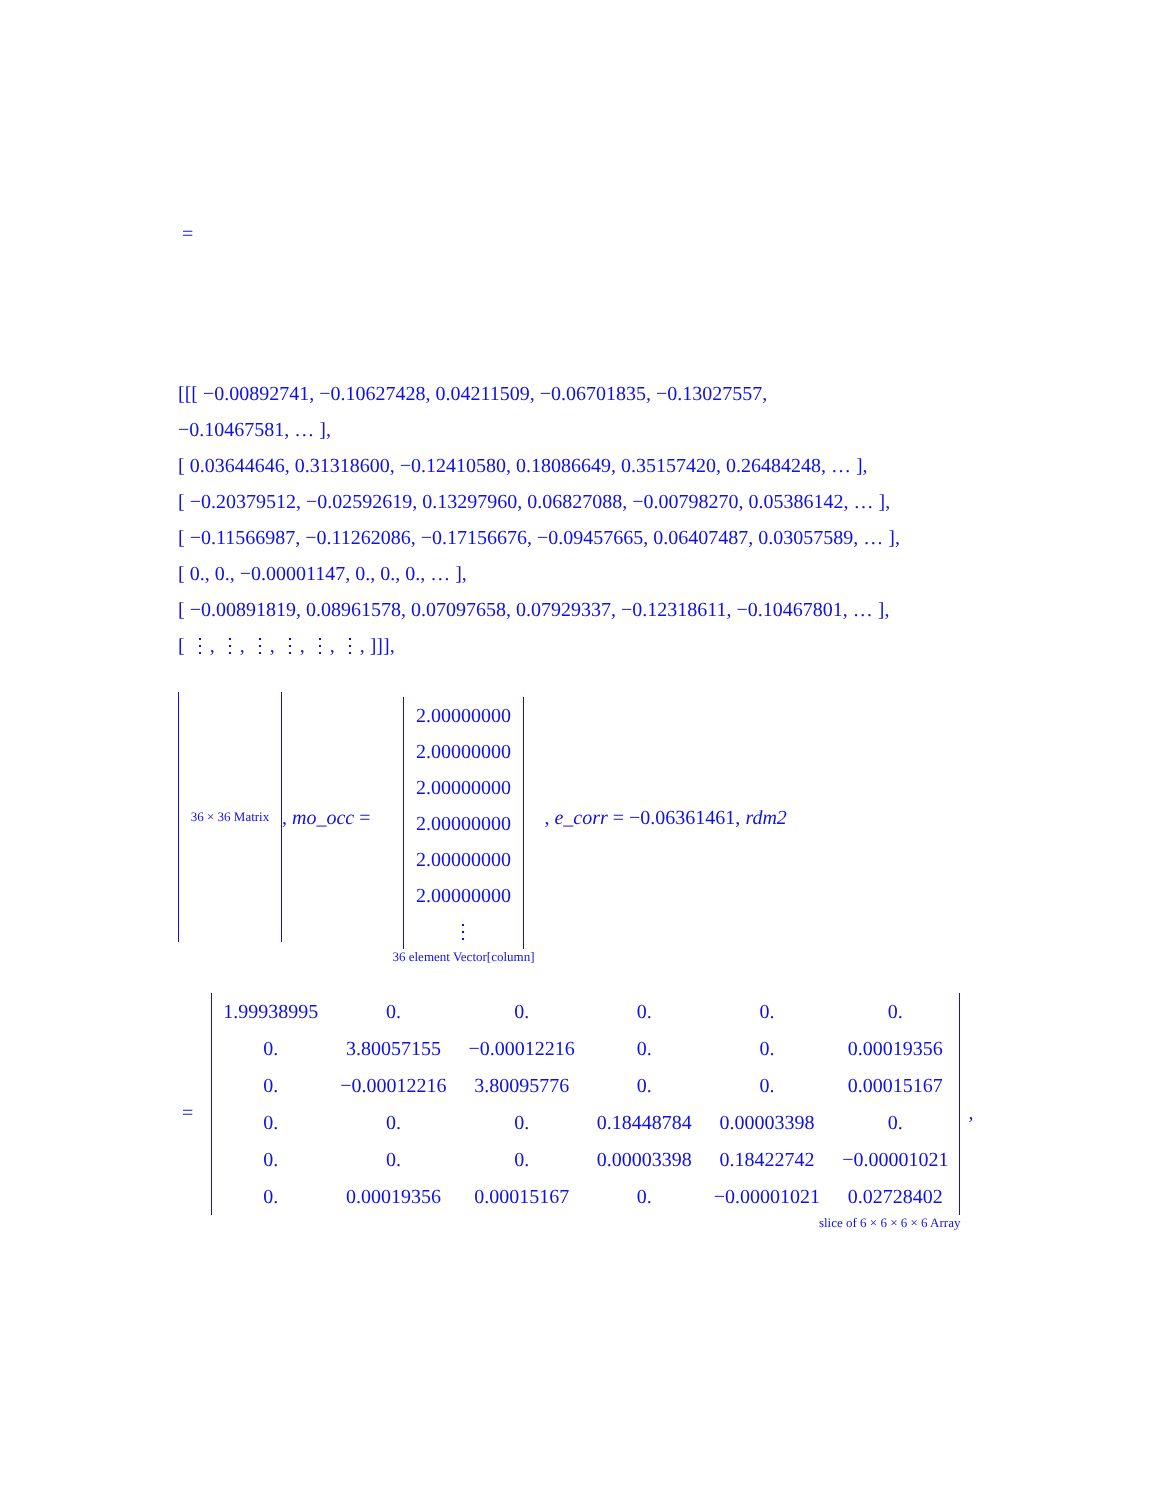=
[[[ −0.00892741, −0.10627428, 0.04211509, −0.06701835, −0.13027557,
−0.10467581, … ],
[ 0.03644646, 0.31318600, −0.12410580, 0.18086649, 0.35157420, 0.26484248, … ],
[ −0.20379512, −0.02592619, 0.13297960, 0.06827088, −0.00798270, 0.05386142, … ],
[ −0.11566987, −0.11262086, −0.17156676, −0.09457665, 0.06407487, 0.03057589, … ],
[ 0., 0., −0.00001147, 0., 0., 0., … ],
[ −0.00891819, 0.08961578, 0.07097658, 0.07929337, −0.12318611, −0.10467801, … ],
[ ⋮, ⋮, ⋮, ⋮, ⋮, ⋮, ]]],
36 × 36 Matrix
, mo_occ =
2.00000000
2.00000000
2.00000000
2.00000000
2.00000000
2.00000000
⋮
36 element Vector[column]
, e_corr = −0.06361461, rdm2
=
| 1.99938995 | 0. | 0. | 0. | 0. | 0. |
| 0. | 3.80057155 | −0.00012216 | 0. | 0. | 0.00019356 |
| 0. | −0.00012216 | 3.80095776 | 0. | 0. | 0.00015167 |
| 0. | 0. | 0. | 0.18448784 | 0.00003398 | 0. |
| 0. | 0. | 0. | 0.00003398 | 0.18422742 | −0.00001021 |
| 0. | 0.00019356 | 0.00015167 | 0. | −0.00001021 | 0.02728402 |
slice of 6 × 6 × 6 × 6 Array
,